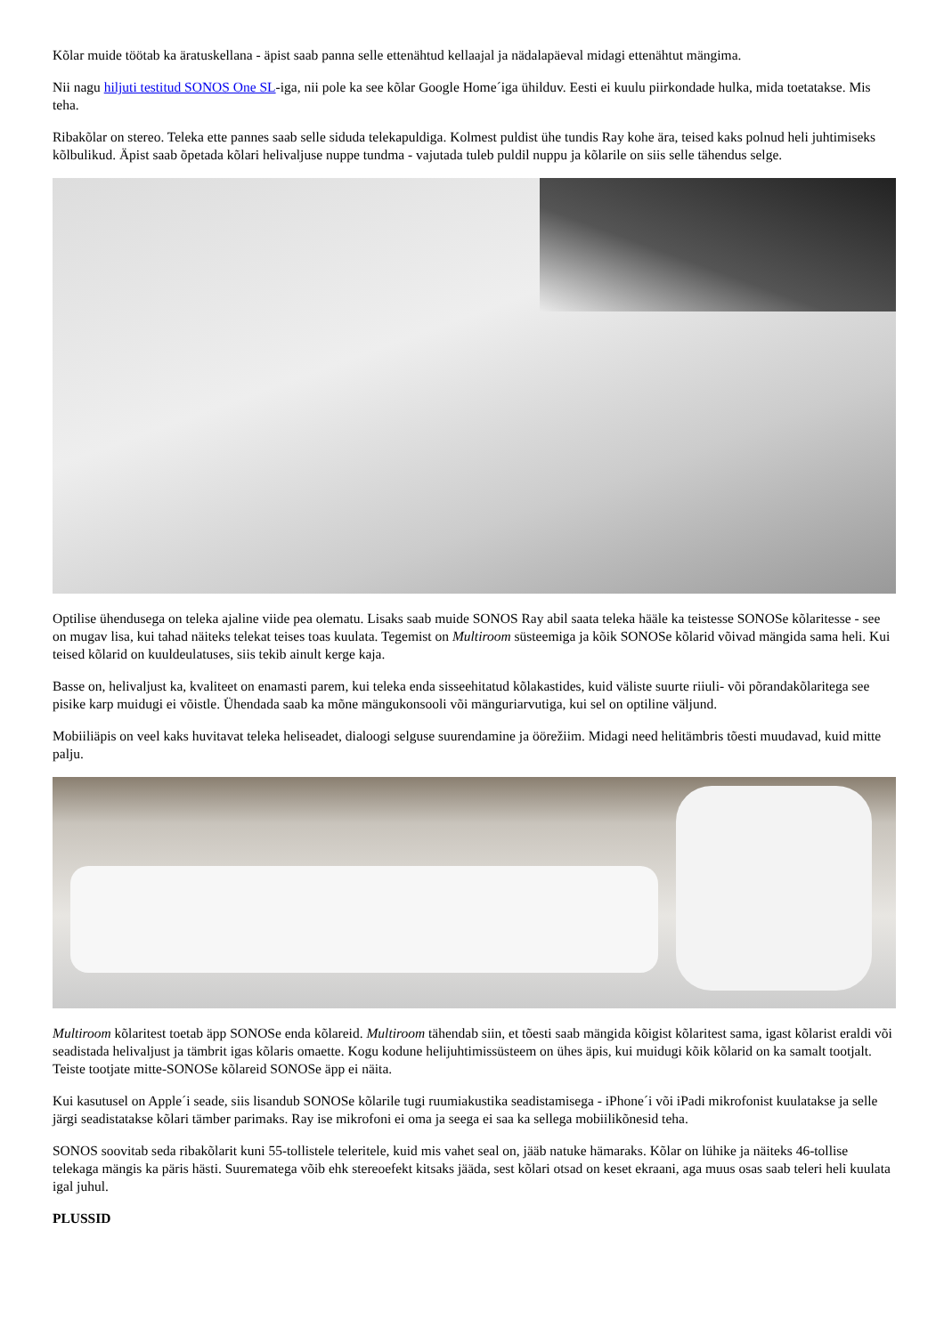Kõlar muide töötab ka äratuskellana - äpist saab panna selle ettenähtud kellaajal ja nädalapäeval midagi ettenähtut mängima.
Nii nagu hiljuti testitud SONOS One SL-iga, nii pole ka see kõlar Google Home´iga ühilduv. Eesti ei kuulu piirkondade hulka, mida toetatakse. Mis teha.
Ribakõlar on stereo. Teleka ette pannes saab selle siduda telekapuldiga. Kolmest puldist ühe tundis Ray kohe ära, teised kaks polnud heli juhtimiseks kõlbulikud. Äpist saab õpetada kõlari helivaljuse nuppe tundma - vajutada tuleb puldil nuppu ja kõlarile on siis selle tähendus selge.
Optilise ühendusega on teleka ajaline viide pea olematu. Lisaks saab muide SONOS Ray abil saata teleka hääle ka teistesse SONOSe kõlaritesse - see on mugav lisa, kui tahad näiteks telekat teises toas kuulata. Tegemist on Multiroom süsteemiga ja kõik SONOSe kõlarid võivad mängida sama heli. Kui teised kõlarid on kuuldeulatuses, siis tekib ainult kerge kaja.
Basse on, helivaljust ka, kvaliteet on enamasti parem, kui teleka enda sisseehitatud kõlakastides, kuid väliste suurte riiuli- või põrandakõlaritega see pisike karp muidugi ei võistle. Ühendada saab ka mõne mängukonsooli või mänguriarvutiga, kui sel on optiline väljund.
Mobiiliäpis on veel kaks huvitavat teleka heliseadet, dialoogi selguse suurendamine ja öörežiim. Midagi need helitämbris tõesti muudavad, kuid mitte palju.
Multiroom kõlaritest toetab äpp SONOSe enda kõlareid. Multiroom tähendab siin, et tõesti saab mängida kõigist kõlaritest sama, igast kõlarist eraldi või seadistada helivaljust ja tämbrit igas kõlaris omaette. Kogu kodune helijuhtimissüsteem on ühes äpis, kui muidugi kõik kõlarid on ka samalt tootjalt. Teiste tootjate mitte-SONOSe kõlareid SONOSe äpp ei näita.
Kui kasutusel on Apple´i seade, siis lisandub SONOSe kõlarile tugi ruumiakustika seadistamisega - iPhone´i või iPadi mikrofonist kuulatakse ja selle järgi seadistatakse kõlari tämber parimaks. Ray ise mikrofoni ei oma ja seega ei saa ka sellega mobiilikõnesid teha.
SONOS soovitab seda ribakõlarit kuni 55-tollistele teleritele, kuid mis vahet seal on, jääb natuke hämaraks. Kõlar on lühike ja näiteks 46-tollise telekaga mängis ka päris hästi. Suurematega võib ehk stereoefekt kitsaks jääda, sest kõlari otsad on keset ekraani, aga muus osas saab teleri heli kuulata igal juhul.
PLUSSID